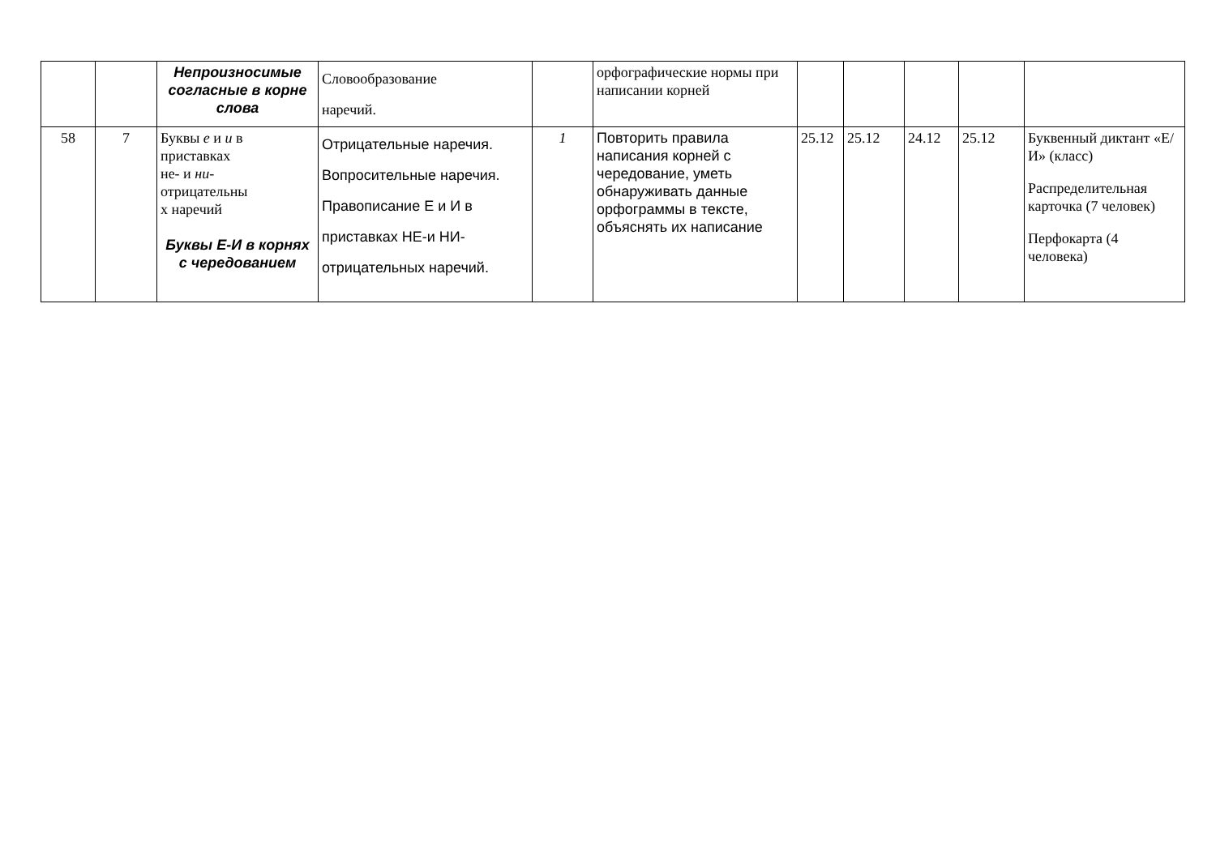| | | Непроизносимые согласные в корне слова | Словообразование наречий. | | орфографические нормы при написании корней | | | | | |
| 58 | 7 | Буквы е и и в приставках не- и ни - отрицательны х наречий Буквы Е-И в корнях с чередованием | Отрицательные наречия. Вопросительные наречия. Правописание Е и И в приставках НЕ-и НИ- отрицательных наречий. | 1 | Повторить правила написания корней с чередование, уметь обнаруживать данные орфограммы в тексте, объяснять их написание | 25.12 | 25.12 | 24.12 | 25.12 | Буквенный диктант «Е/И» (класс) Распределительная карточка (7 человек) Перфокарта (4 человека) |